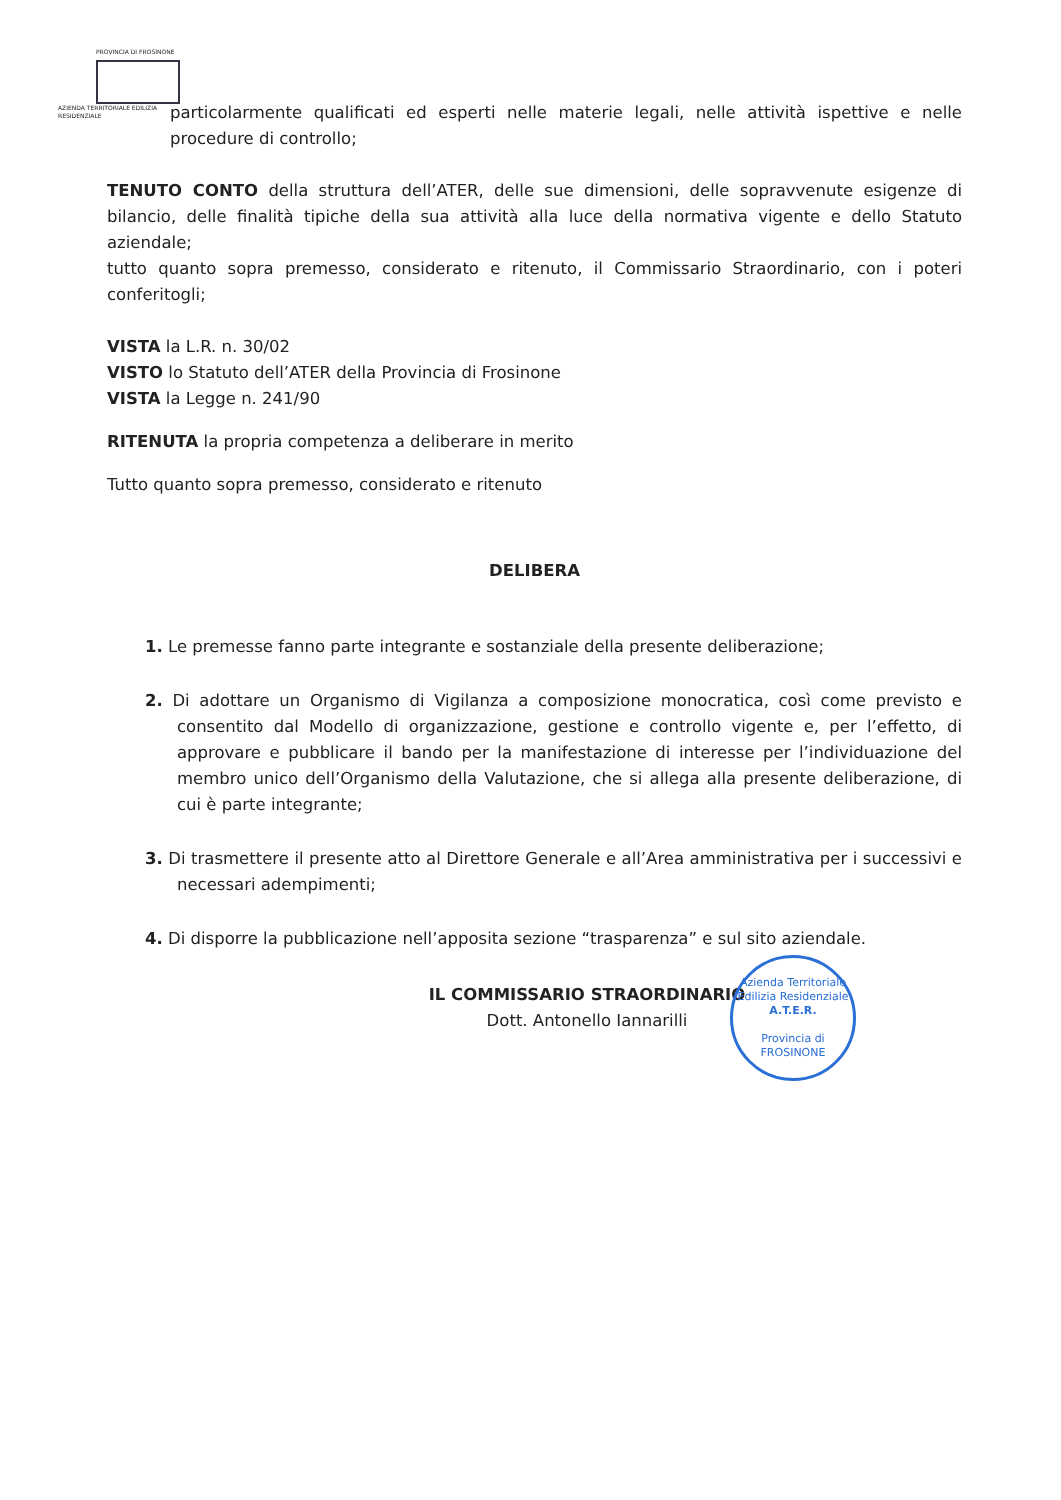PROVINCIA DI FROSINONE
AZIENDA TERRITORIALE EDILIZIA RESIDENZIALE
particolarmente qualificati ed esperti nelle materie legali, nelle attività ispettive e nelle procedure di controllo;
TENUTO CONTO della struttura dell’ATER, delle sue dimensioni, delle sopravvenute esigenze di bilancio, delle finalità tipiche della sua attività alla luce della normativa vigente e dello Statuto aziendale;
tutto quanto sopra premesso, considerato e ritenuto, il Commissario Straordinario, con i poteri conferitogli;
VISTA la L.R. n. 30/02
VISTO lo Statuto dell’ATER della Provincia di Frosinone
VISTA la Legge n. 241/90
RITENUTA la propria competenza a deliberare in merito
Tutto quanto sopra premesso, considerato e ritenuto
DELIBERA
1. Le premesse fanno parte integrante e sostanziale della presente deliberazione;
2. Di adottare un Organismo di Vigilanza a composizione monocratica, così come previsto e consentito dal Modello di organizzazione, gestione e controllo vigente e, per l’effetto, di approvare e pubblicare il bando per la manifestazione di interesse per l’individuazione del membro unico dell’Organismo della Valutazione, che si allega alla presente deliberazione, di cui è parte integrante;
3. Di trasmettere il presente atto al Direttore Generale e all’Area amministrativa per i successivi e necessari adempimenti;
4. Di disporre la pubblicazione nell’apposita sezione “trasparenza” e sul sito aziendale.
IL COMMISSARIO STRAORDINARIO
Dott. Antonello Iannarilli
Azienda Territoriale Edilizia Residenziale
A.T.E.R.
Provincia di
FROSINONE